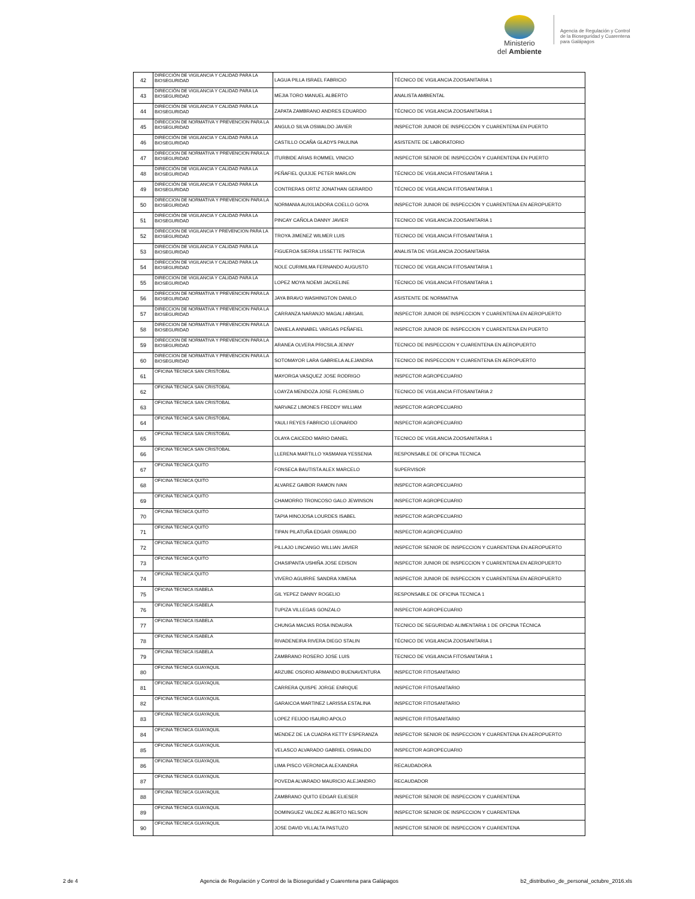Ministerio
del Ambiente
Agencia de Regulación y Control de la Bioseguridad y Cuarentena para Galápagos
| 42 | DIRECCIÓN DE VIGILANCIA Y CALIDAD PARA LA BIOSEGURIDAD | LAGUA PILLA ISRAEL FABRICIO | TÉCNICO DE VIGILANCIA ZOOSANITARIA 1 |
| 43 | DIRECCIÓN DE VIGILANCIA Y CALIDAD PARA LA BIOSEGURIDAD | MEJIA TORO MANUEL ALBERTO | ANALISTA AMBIENTAL |
| 44 | DIRECCIÓN DE VIGILANCIA Y CALIDAD PARA LA BIOSEGURIDAD | ZAPATA ZAMBRANO ANDRES EDUARDO | TÉCNICO DE VIGILANCIA ZOOSANITARIA 1 |
| 45 | DIRECCION DE NORMATIVA Y PREVENCION PARA LA BIOSEGURIDAD | ANGULO SILVA OSWALDO JAVIER | INSPECTOR JUNIOR DE INSPECCIÓN Y CUARENTENA EN PUERTO |
| 46 | DIRECCIÓN DE VIGILANCIA Y CALIDAD PARA LA BIOSEGURIDAD | CASTILLO OCAÑA GLADYS PAULINA | ASISTENTE DE LABORATORIO |
| 47 | DIRECCION DE NORMATIVA Y PREVENCION PARA LA BIOSEGURIDAD | ITURBIDE ARIAS ROMMEL VINICIO | INSPECTOR SENIOR DE INSPECCIÓN Y CUARENTENA EN PUERTO |
| 48 | DIRECCIÓN DE VIGILANCIA Y CALIDAD PARA LA BIOSEGURIDAD | PEÑAFIEL QUIJIJE PETER MARLON | TÉCNICO DE VIGILANCIA FITOSANITARIA 1 |
| 49 | DIRECCIÓN DE VIGILANCIA Y CALIDAD PARA LA BIOSEGURIDAD | CONTRERAS ORTIZ JONATHAN GERARDO | TÉCNICO DE VIGILANCIA FITOSANITARIA 1 |
| 50 | DIRECCION DE NORMATIVA Y PREVENCION PARA LA BIOSEGURIDAD | NORMANIA AUXILIADORA COELLO GOYA | INSPECTOR JUNIOR DE INSPECCIÓN Y CUARENTENA EN AEROPUERTO |
| 51 | DIRECCIÓN DE VIGILANCIA Y CALIDAD PARA LA BIOSEGURIDAD | PINCAY CAÑOLA DANNY JAVIER | TECNICO DE VIGILANCIA ZOOSANITARIA 1 |
| 52 | DIRECCION DE VIGILANCIA Y PREVENCION PARA LA BIOSEGURIDAD | TROYA JIMENEZ WILMER LUIS | TECNICO DE VIGILANCIA FITOSANITARIA 1 |
| 53 | DIRECCIÓN DE VIGILANCIA Y CALIDAD PARA LA BIOSEGURIDAD | FIGUEROA SIERRA LISSETTE PATRICIA | ANALISTA DE VIGILANCIA ZOOSANITARIA |
| 54 | DIRECCIÓN DE VIGILANCIA Y CALIDAD PARA LA BIOSEGURIDAD | NOLE CURIMILMA FERNANDO AUGUSTO | TECNICO DE VIGILANCIA FITOSANITARIA 1 |
| 55 | DIRECCION DE VIGILANCIA Y CALIDAD PARA LA BIOSEGURIDAD | LOPEZ MOYA NOEMI JACKELINE | TÉCNICO DE VIGILANCIA FITOSANITARIA 1 |
| 56 | DIRECCION DE NORMATIVA Y PREVENCION PARA LA BIOSEGURIDAD | JAYA BRAVO WASHINGTON DANILO | ASISTENTE DE NORMATIVA |
| 57 | DIRECCION DE NORMATIVA Y PREVENCION PARA LA BIOSEGURIDAD | CARRANZA NARANJO MAGALI ABIGAIL | INSPECTOR JUNIOR DE INSPECCION Y CUARENTENA EN AEROPUERTO |
| 58 | DIRECCION DE NORMATIVA Y PREVENCION PARA LA BIOSEGURIDAD | DANIELA ANNABEL VARGAS PEÑAFIEL | INSPECTOR JUNIOR DE INSPECCION Y CUARENTENA EN PUERTO |
| 59 | DIRECCION DE NORMATIVA Y PREVENCION PARA LA BIOSEGURIDAD | ARANEA OLVERA PRICSILA JENNY | TECNICO DE INSPECCION Y CUARENTENA EN AEROPUERTO |
| 60 | DIRECCION DE NORMATIVA Y PREVENCION PARA LA BIOSEGURIDAD | SOTOMAYOR LARA GABRIELA ALEJANDRA | TECNICO DE INSPECCION Y CUARENTENA EN AEROPUERTO |
| 61 | OFICINA TECNICA SAN CRISTOBAL | MAYORGA VASQUEZ JOSE RODRIGO | INSPECTOR AGROPECUARIO |
| 62 | OFICINA TECNICA SAN CRISTOBAL | LOAYZA MENDOZA JOSE FLORESMILO | TECNICO DE VIGILANCIA FITOSANITARIA 2 |
| 63 | OFICINA TECNICA SAN CRISTOBAL | NARVAEZ LIMONES FREDDY WILLIAM | INSPECTOR AGROPECUARIO |
| 64 | OFICINA TECNICA SAN CRISTOBAL | YAULI REYES FABRICIO LEONARDO | INSPECTOR AGROPECUARIO |
| 65 | OFICINA TECNICA SAN CRISTOBAL | OLAYA CAICEDO MARIO DANIEL | TECNICO DE VIGILANCIA ZOOSANITARIA 1 |
| 66 | OFICINA TECNICA SAN CRISTOBAL | LLERENA MARTILLO YASMANIA YESSENIA | RESPONSABLE DE OFICINA TECNICA |
| 67 | OFICINA TECNICA QUITO | FONSECA BAUTISTA ALEX MARCELO | SUPERVISOR |
| 68 | OFICINA TECNICA QUITO | ALVAREZ GAIBOR RAMON IVAN | INSPECTOR AGROPECUARIO |
| 69 | OFICINA TECNICA QUITO | CHAMORRO TRONCOSO GALO JEWINSON | INSPECTOR AGROPECUARIO |
| 70 | OFICINA TECNICA QUITO | TAPIA HINOJOSA LOURDES ISABEL | INSPECTOR AGROPECUARIO |
| 71 | OFICINA TECNICA QUITO | TIPAN PILATUÑA EDGAR OSWALDO | INSPECTOR AGROPECUARIO |
| 72 | OFICINA TECNICA QUITO | PILLAJO LINCANGO WILLIAN JAVIER | INSPECTOR SENIOR DE INSPECCION Y CUARENTENA EN AEROPUERTO |
| 73 | OFICINA TECNICA QUITO | CHASIPANTA USHIÑA JOSE EDISON | INSPECTOR JUNIOR DE INSPECCION Y CUARENTENA EN AEROPUERTO |
| 74 | OFICINA TECNICA QUITO | VIVERO AGUIRRE SANDRA XIMENA | INSPECTOR JUNIOR DE INSPECCION Y CUARENTENA EN AEROPUERTO |
| 75 | OFICINA TECNICA ISABELA | GIL YEPEZ DANNY ROGELIO | RESPONSABLE DE OFICINA TECNICA 1 |
| 76 | OFICINA TECNICA ISABELA | TUPIZA VILLEGAS GONZALO | INSPECTOR AGROPECUARIO |
| 77 | OFICINA TECNICA ISABELA | CHUNGA MACIAS ROSA INDAURA | TECNICO DE SEGURIDAD ALIMENTARIA 1 DE OFICINA TÉCNICA |
| 78 | OFICINA TECNICA ISABELA | RIVADENEIRA RIVERA DIEGO STALIN | TÉCNICO DE VIGILANCIA ZOOSANITARIA 1 |
| 79 | OFICINA TECNICA ISABELA | ZAMBRANO ROSERO JOSE LUIS | TECNICO DE VIGILANCIA FITOSANITARIA 1 |
| 80 | OFICINA TECNICA GUAYAQUIL | ARZUBE OSORIO ARMANDO BUENAVENTURA | INSPECTOR FITOSANITARIO |
| 81 | OFICINA TECNICA GUAYAQUIL | CARRERA QUISPE JORGE ENRIQUE | INSPECTOR FITOSANITARIO |
| 82 | OFICINA TECNICA GUAYAQUIL | GARAICOA MARTINEZ LARISSA ESTALINA | INSPECTOR FITOSANITARIO |
| 83 | OFICINA TECNICA GUAYAQUIL | LOPEZ FEIJOO ISAURO APOLO | INSPECTOR FITOSANITARIO |
| 84 | OFICINA TECNICA GUAYAQUIL | MENDEZ DE LA CUADRA KETTY ESPERANZA | INSPECTOR SENIOR DE INSPECCION Y CUARENTENA EN AEROPUERTO |
| 85 | OFICINA TECNICA GUAYAQUIL | VELASCO ALVARADO GABRIEL OSWALDO | INSPECTOR AGROPECUARIO |
| 86 | OFICINA TECNICA GUAYAQUIL | LIMA PISCO VERONICA ALEXANDRA | RECAUDADORA |
| 87 | OFICINA TECNICA GUAYAQUIL | POVEDA ALVARADO MAURICIO ALEJANDRO | RECAUDADOR |
| 88 | OFICINA TECNICA GUAYAQUIL | ZAMBRANO QUITO EDGAR ELIESER | INSPECTOR SENIOR DE INSPECCION Y CUARENTENA |
| 89 | OFICINA TECNICA GUAYAQUIL | DOMINGUEZ VALDEZ ALBERTO NELSON | INSPECTOR SENIOR DE INSPECCION Y CUARENTENA |
| 90 | OFICINA TECNICA GUAYAQUIL | JOSE DAVID VILLALTA PASTUZO | INSPECTOR SENIOR DE INSPECCION Y CUARENTENA |
2 de 4 Agencia de Regulación y Control de la Bioseguridad y Cuarentena para Galápagos b2_distributivo_de_personal_octubre_2016.xls